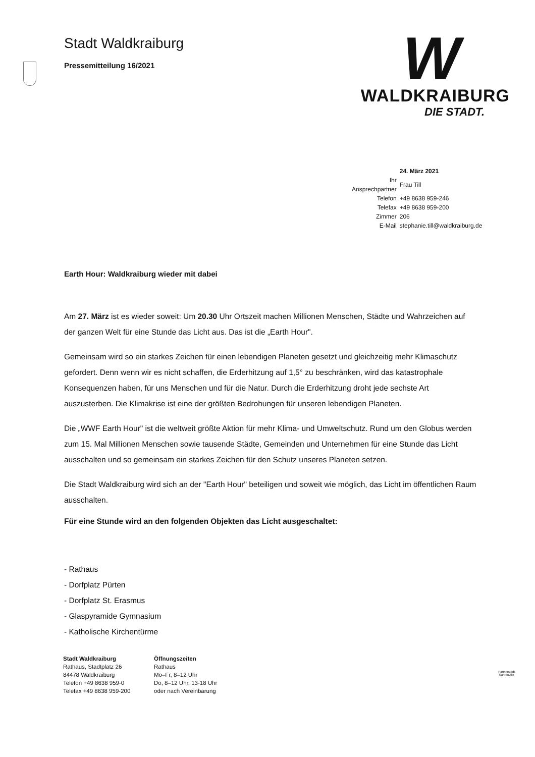W
WALDKRAIBURG
DIE STADT.
Stadt Waldkraiburg
Pressemitteilung 16/2021
| | 24. März 2021 |
| Ihr Ansprechpartner | Frau Till |
| Telefon | +49 8638 959-246 |
| Telefax | +49 8638 959-200 |
| Zimmer | 206 |
| E-Mail | stephanie.till@waldkraiburg.de |
Earth Hour: Waldkraiburg wieder mit dabei
Am 27. März ist es wieder soweit: Um 20.30 Uhr Ortszeit machen Millionen Menschen, Städte und Wahrzeichen auf der ganzen Welt für eine Stunde das Licht aus. Das ist die „Earth Hour".
Gemeinsam wird so ein starkes Zeichen für einen lebendigen Planeten gesetzt und gleichzeitig mehr Klimaschutz gefordert. Denn wenn wir es nicht schaffen, die Erderhitzung auf 1,5° zu beschränken, wird das katastrophale Konsequenzen haben, für uns Menschen und für die Natur. Durch die Erderhitzung droht jede sechste Art auszusterben. Die Klimakrise ist eine der größten Bedrohungen für unseren lebendigen Planeten.
Die „WWF Earth Hour" ist die weltweit größte Aktion für mehr Klima- und Umweltschutz. Rund um den Globus werden zum 15. Mal Millionen Menschen sowie tausende Städte, Gemeinden und Unternehmen für eine Stunde das Licht ausschalten und so gemeinsam ein starkes Zeichen für den Schutz unseres Planeten setzen.
Die Stadt Waldkraiburg wird sich an der "Earth Hour" beteiligen und soweit wie möglich, das Licht im öffentlichen Raum ausschalten.
Für eine Stunde wird an den folgenden Objekten das Licht ausgeschaltet:
- Rathaus
- Dorfplatz Pürten
- Dorfplatz St. Erasmus
- Glaspyramide Gymnasium
- Katholische Kirchentürme
Stadt Waldkraiburg
Rathaus, Stadtplatz 26
84478 Waldkraiburg
Telefon +49 8638 959-0
Telefax +49 8638 959-200
Öffnungszeiten
Rathaus
Mo–Fr, 8–12 Uhr
Do, 8–12 Uhr, 13-18 Uhr
oder nach Vereinbarung
Partnerstadt
Sartrouville